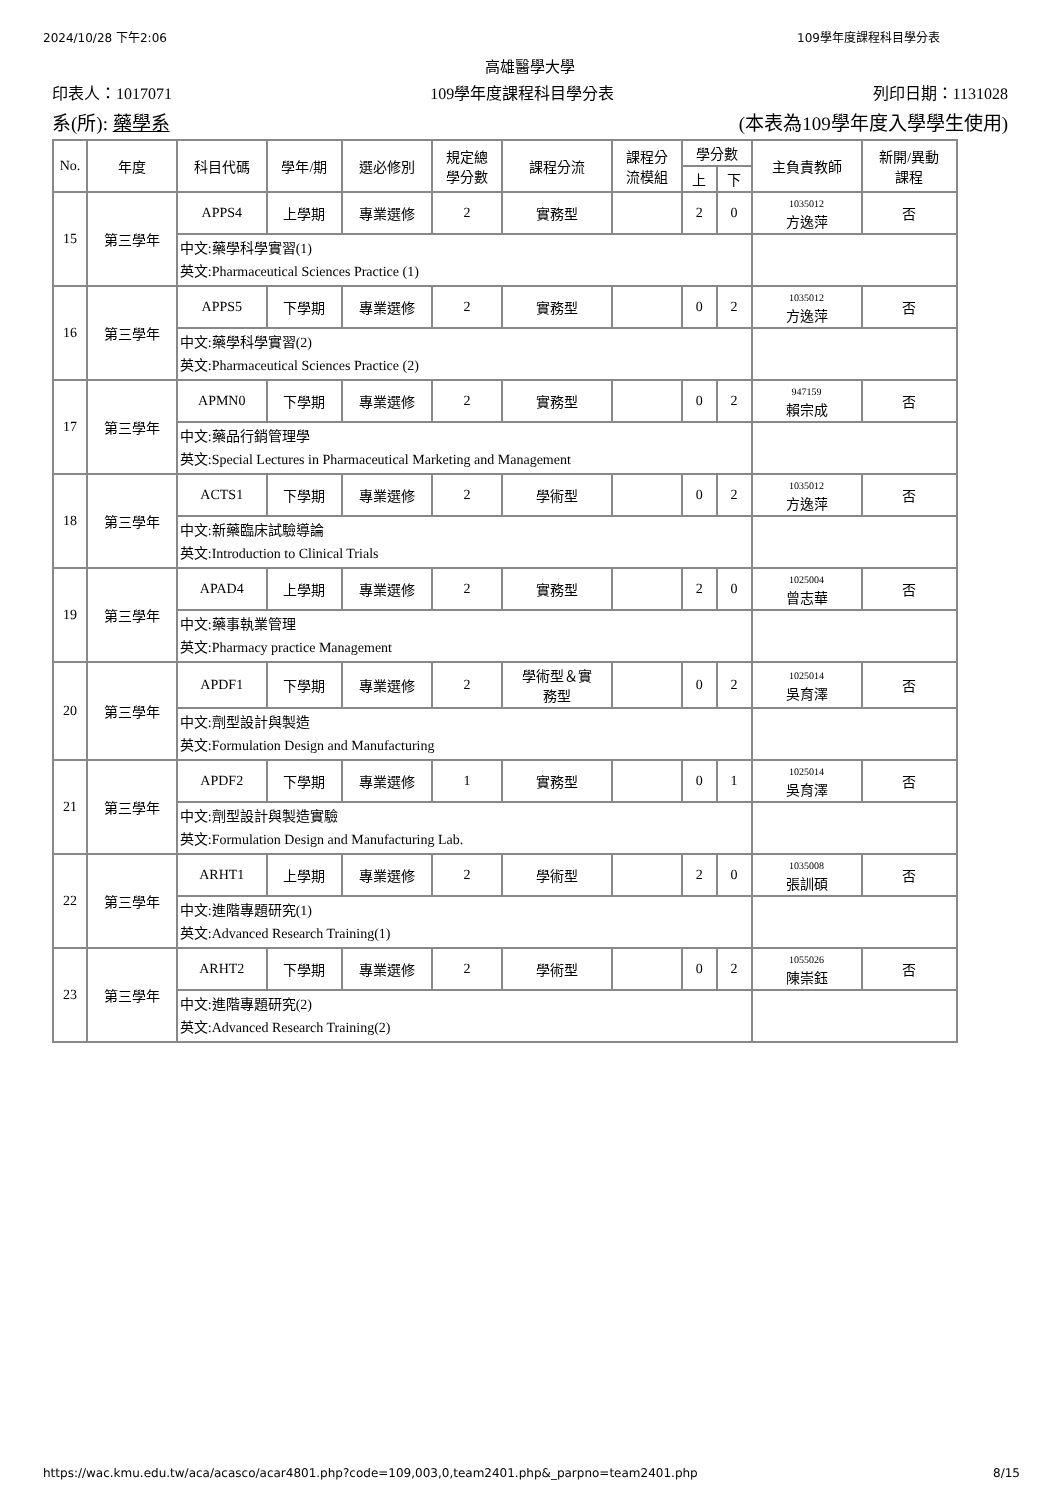2024/10/28 下午2:06 109學年度課程科目學分表
高雄醫學大學
印表人：1017071 109學年度課程科目學分表 列印日期：1131028
系(所): 藥學系 (本表為109學年度入學學生使用)
| No. | 年度 | 科目代碼 | 學年/期 | 選必修別 | 規定總 學分數 | 課程分流 | 課程分 流模組 | 學分數 | | 主負責教師 | 新開/異動 課程 |
| --- | --- | --- | --- | --- | --- | --- | --- | --- | --- | --- | --- |
| | | | | | | | | 上 | 下 | | |
| 15 | 第三學年 | APPS4 | 上學期 | 專業選修 | 2 | 實務型 | | 2 | 0 | 1035012 方逸萍 | 否 |
| | | 中文:藥學科學實習(1) 英文:Pharmaceutical Sciences Practice (1) | | | | | | | | | |
| 16 | 第三學年 | APPS5 | 下學期 | 專業選修 | 2 | 實務型 | | 0 | 2 | 1035012 方逸萍 | 否 |
| | | 中文:藥學科學實習(2) 英文:Pharmaceutical Sciences Practice (2) | | | | | | | | | |
| 17 | 第三學年 | APMN0 | 下學期 | 專業選修 | 2 | 實務型 | | 0 | 2 | 947159 賴宗成 | 否 |
| | | 中文:藥品行銷管理學 英文:Special Lectures in Pharmaceutical Marketing and Management | | | | | | | | | |
| 18 | 第三學年 | ACTS1 | 下學期 | 專業選修 | 2 | 學術型 | | 0 | 2 | 1035012 方逸萍 | 否 |
| | | 中文:新藥臨床試驗導論 英文:Introduction to Clinical Trials | | | | | | | | | |
| 19 | 第三學年 | APAD4 | 上學期 | 專業選修 | 2 | 實務型 | | 2 | 0 | 1025004 曾志華 | 否 |
| | | 中文:藥事執業管理 英文:Pharmacy practice Management | | | | | | | | | |
| 20 | 第三學年 | APDF1 | 下學期 | 專業選修 | 2 | 學術型＆實 務型 | | 0 | 2 | 1025014 吳育澤 | 否 |
| | | 中文:劑型設計與製造 英文:Formulation Design and Manufacturing | | | | | | | | | |
| 21 | 第三學年 | APDF2 | 下學期 | 專業選修 | 1 | 實務型 | | 0 | 1 | 1025014 吳育澤 | 否 |
| | | 中文:劑型設計與製造實驗 英文:Formulation Design and Manufacturing Lab. | | | | | | | | | |
| 22 | 第三學年 | ARHT1 | 上學期 | 專業選修 | 2 | 學術型 | | 2 | 0 | 1035008 張訓碩 | 否 |
| | | 中文:進階專題研究(1) 英文:Advanced Research Training(1) | | | | | | | | | |
| 23 | 第三學年 | ARHT2 | 下學期 | 專業選修 | 2 | 學術型 | | 0 | 2 | 1055026 陳崇鈺 | 否 |
| | | 中文:進階專題研究(2) 英文:Advanced Research Training(2) | | | | | | | | | |
https://wac.kmu.edu.tw/aca/acasco/acar4801.php?code=109,003,0,team2401.php&_parpno=team2401.php 8/15